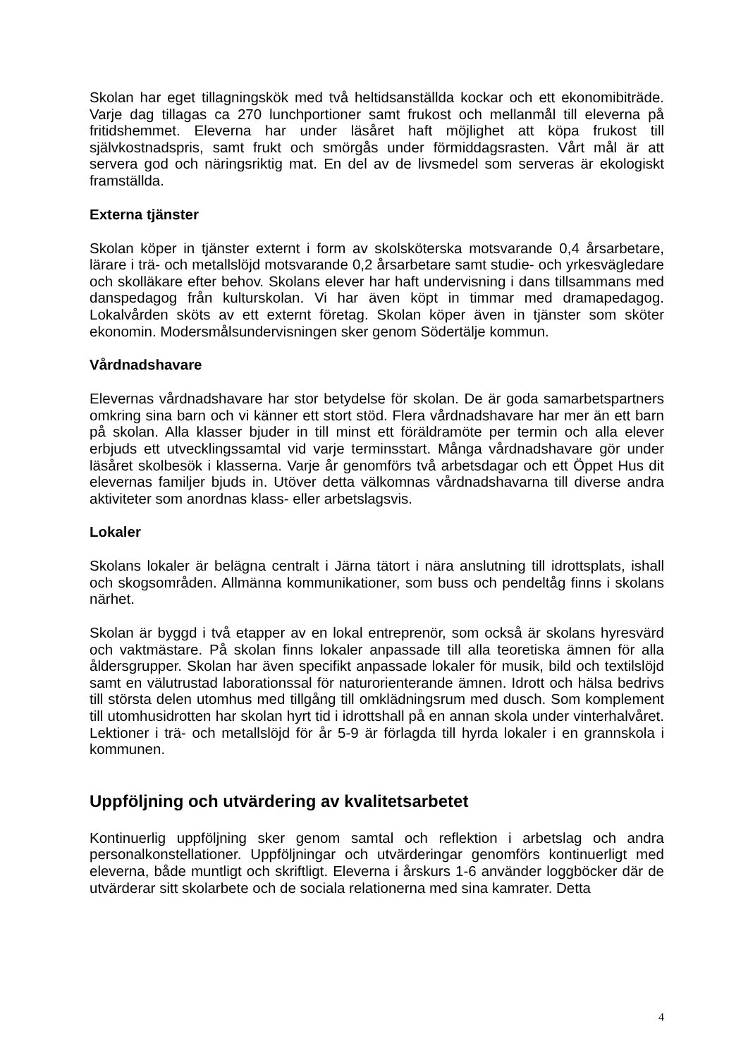Skolan har eget tillagningskök med två heltidsanställda kockar och ett ekonomibiträde. Varje dag tillagas ca 270 lunchportioner samt frukost och mellanmål till eleverna på fritidshemmet. Eleverna har under läsåret haft möjlighet att köpa frukost till självkostnadspris, samt frukt och smörgås under förmiddagsrasten. Vårt mål är att servera god och näringsriktig mat. En del av de livsmedel som serveras är ekologiskt framställda.
Externa tjänster
Skolan köper in tjänster externt i form av skolsköterska motsvarande 0,4 årsarbetare, lärare i trä- och metallslöjd motsvarande 0,2 årsarbetare samt studie- och yrkesvägledare och skolläkare efter behov. Skolans elever har haft undervisning i dans tillsammans med danspedagog från kulturskolan. Vi har även köpt in timmar med dramapedagog. Lokalvården sköts av ett externt företag. Skolan köper även in tjänster som sköter ekonomin. Modersmålsundervisningen sker genom Södertälje kommun.
Vårdnadshavare
Elevernas vårdnadshavare har stor betydelse för skolan. De är goda samarbetspartners omkring sina barn och vi känner ett stort stöd. Flera vårdnadshavare har mer än ett barn på skolan. Alla klasser bjuder in till minst ett föräldramöte per termin och alla elever erbjuds ett utvecklingssamtal vid varje terminsstart. Många vårdnadshavare gör under läsåret skolbesök i klasserna. Varje år genomförs två arbetsdagar och ett Öppet Hus dit elevernas familjer bjuds in. Utöver detta välkomnas vårdnadshavarna till diverse andra aktiviteter som anordnas klass- eller arbetslagsvis.
Lokaler
Skolans lokaler är belägna centralt i Järna tätort i nära anslutning till idrottsplats, ishall och skogsområden. Allmänna kommunikationer, som buss och pendeltåg finns i skolans närhet.
Skolan är byggd i två etapper av en lokal entreprenör, som också är skolans hyresvärd och vaktmästare. På skolan finns lokaler anpassade till alla teoretiska ämnen för alla åldersgrupper. Skolan har även specifikt anpassade lokaler för musik, bild och textilslöjd samt en välutrustad laborationssal för naturorienterande ämnen. Idrott och hälsa bedrivs till största delen utomhus med tillgång till omklädningsrum med dusch. Som komplement till utomhusidrotten har skolan hyrt tid i idrottshall på en annan skola under vinterhalvåret. Lektioner i trä- och metallslöjd för år 5-9 är förlagda till hyrda lokaler i en grannskola i kommunen.
Uppföljning och utvärdering av kvalitetsarbetet
Kontinuerlig uppföljning sker genom samtal och reflektion i arbetslag och andra personalkonstellationer. Uppföljningar och utvärderingar genomförs kontinuerligt med eleverna, både muntligt och skriftligt. Eleverna i årskurs 1-6 använder loggböcker där de utvärderar sitt skolarbete och de sociala relationerna med sina kamrater. Detta
4